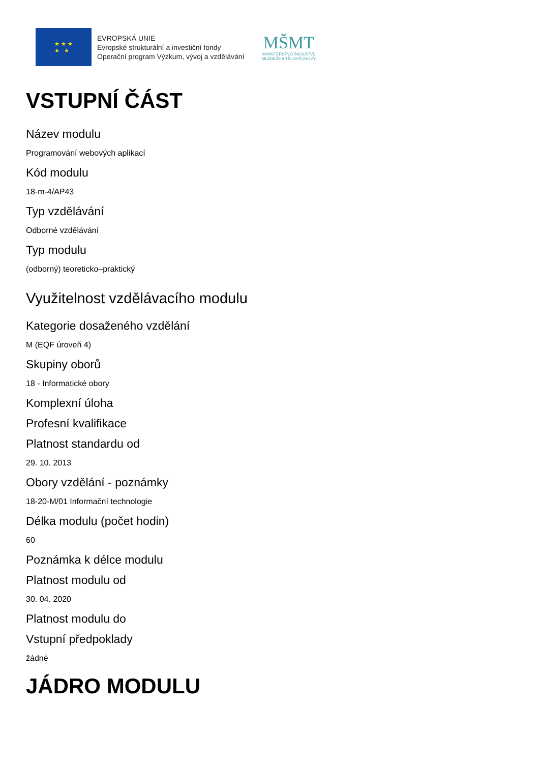★ ★ ★
★ ★
EVROPSKÁ UNIE
Evropské strukturální a investiční fondy
Operační program Výzkum, vývoj a vzdělávání
MŠMT
MINISTERSTVO ŠKOLSTVÍ,
MLÁDEŽE A TĚLOVÝCHOVY
VSTUPNÍ ČÁST
Název modulu
Programování webových aplikací
Kód modulu
18-m-4/AP43
Typ vzdělávání
Odborné vzdělávání
Typ modulu
(odborný) teoreticko–praktický
Využitelnost vzdělávacího modulu
Kategorie dosaženého vzdělání
M (EQF úroveň 4)
Skupiny oborů
18 - Informatické obory
Komplexní úloha
Profesní kvalifikace
Platnost standardu od
29. 10. 2013
Obory vzdělání - poznámky
18-20-M/01 Informační technologie
Délka modulu (počet hodin)
60
Poznámka k délce modulu
Platnost modulu od
30. 04. 2020
Platnost modulu do
Vstupní předpoklady
žádné
JÁDRO MODULU